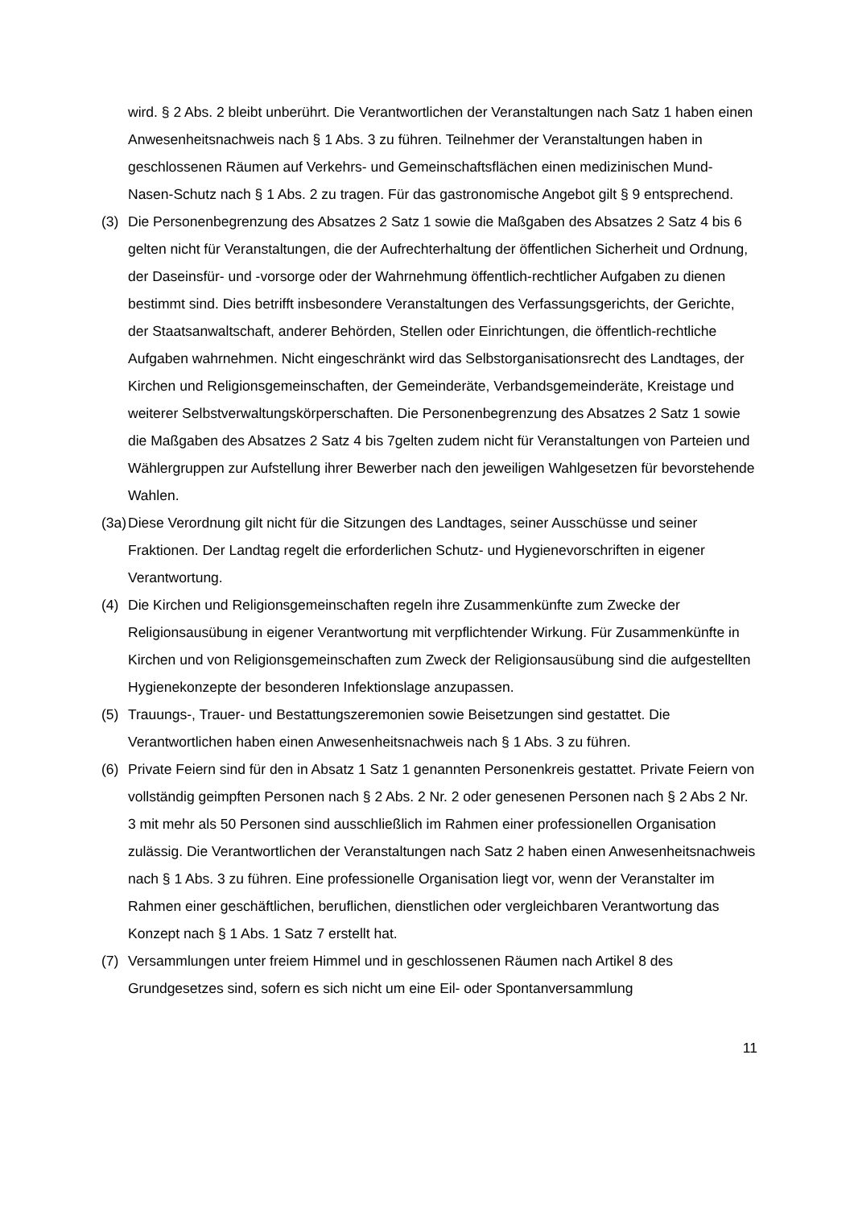wird. § 2 Abs. 2 bleibt unberührt. Die Verantwortlichen der Veranstaltungen nach Satz 1 haben einen Anwesenheitsnachweis nach § 1 Abs. 3 zu führen. Teilnehmer der Veranstaltungen haben in geschlossenen Räumen auf Verkehrs- und Gemeinschaftsflächen einen medizinischen Mund-Nasen-Schutz nach § 1 Abs. 2 zu tragen. Für das gastronomische Angebot gilt § 9 entsprechend.
(3) Die Personenbegrenzung des Absatzes 2 Satz 1 sowie die Maßgaben des Absatzes 2 Satz 4 bis 6 gelten nicht für Veranstaltungen, die der Aufrechterhaltung der öffentlichen Sicherheit und Ordnung, der Daseinsfür- und -vorsorge oder der Wahrnehmung öffentlich-rechtlicher Aufgaben zu dienen bestimmt sind. Dies betrifft insbesondere Veranstaltungen des Verfassungsgerichts, der Gerichte, der Staatsanwaltschaft, anderer Behörden, Stellen oder Einrichtungen, die öffentlich-rechtliche Aufgaben wahrnehmen. Nicht eingeschränkt wird das Selbstorganisationsrecht des Landtages, der Kirchen und Religionsgemeinschaften, der Gemeinderäte, Verbandsgemeinderäte, Kreistage und weiterer Selbstverwaltungskörperschaften. Die Personenbegrenzung des Absatzes 2 Satz 1 sowie die Maßgaben des Absatzes 2 Satz 4 bis 7gelten zudem nicht für Veranstaltungen von Parteien und Wählergruppen zur Aufstellung ihrer Bewerber nach den jeweiligen Wahlgesetzen für bevorstehende Wahlen.
(3a) Diese Verordnung gilt nicht für die Sitzungen des Landtages, seiner Ausschüsse und seiner Fraktionen. Der Landtag regelt die erforderlichen Schutz- und Hygienevorschriften in eigener Verantwortung.
(4) Die Kirchen und Religionsgemeinschaften regeln ihre Zusammenkünfte zum Zwecke der Religionsausübung in eigener Verantwortung mit verpflichtender Wirkung. Für Zusammenkünfte in Kirchen und von Religionsgemeinschaften zum Zweck der Religionsausübung sind die aufgestellten Hygienekonzepte der besonderen Infektionslage anzupassen.
(5) Trauungs-, Trauer- und Bestattungszeremonien sowie Beisetzungen sind gestattet. Die Verantwortlichen haben einen Anwesenheitsnachweis nach § 1 Abs. 3 zu führen.
(6) Private Feiern sind für den in Absatz 1 Satz 1 genannten Personenkreis gestattet. Private Feiern von vollständig geimpften Personen nach § 2 Abs. 2 Nr. 2 oder genesenen Personen nach § 2 Abs 2 Nr. 3 mit mehr als 50 Personen sind ausschließlich im Rahmen einer professionellen Organisation zulässig. Die Verantwortlichen der Veranstaltungen nach Satz 2 haben einen Anwesenheitsnachweis nach § 1 Abs. 3 zu führen. Eine professionelle Organisation liegt vor, wenn der Veranstalter im Rahmen einer geschäftlichen, beruflichen, dienstlichen oder vergleichbaren Verantwortung das Konzept nach § 1 Abs. 1 Satz 7 erstellt hat.
(7) Versammlungen unter freiem Himmel und in geschlossenen Räumen nach Artikel 8 des Grundgesetzes sind, sofern es sich nicht um eine Eil- oder Spontanversammlung
11